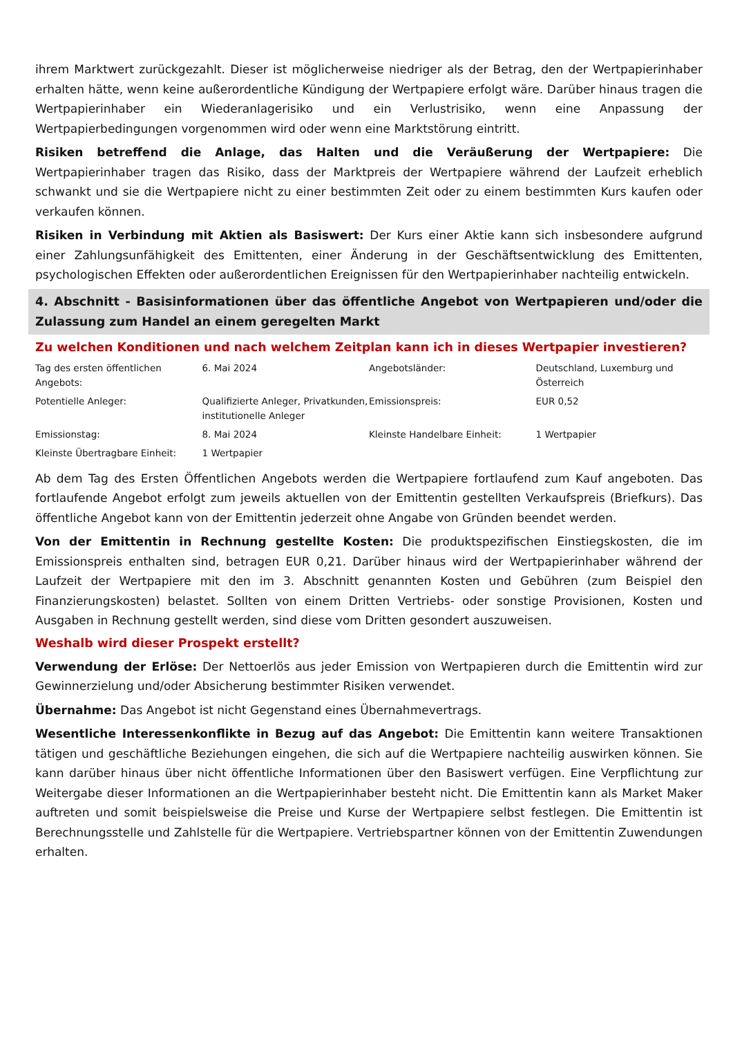ihrem Marktwert zurückgezahlt. Dieser ist möglicherweise niedriger als der Betrag, den der Wertpapierinhaber erhalten hätte, wenn keine außerordentliche Kündigung der Wertpapiere erfolgt wäre. Darüber hinaus tragen die Wertpapierinhaber ein Wiederanlagerisiko und ein Verlustrisiko, wenn eine Anpassung der Wertpapierbedingungen vorgenommen wird oder wenn eine Marktstörung eintritt.
Risiken betreffend die Anlage, das Halten und die Veräußerung der Wertpapiere: Die Wertpapierinhaber tragen das Risiko, dass der Marktpreis der Wertpapiere während der Laufzeit erheblich schwankt und sie die Wertpapiere nicht zu einer bestimmten Zeit oder zu einem bestimmten Kurs kaufen oder verkaufen können.
Risiken in Verbindung mit Aktien als Basiswert: Der Kurs einer Aktie kann sich insbesondere aufgrund einer Zahlungsunfähigkeit des Emittenten, einer Änderung in der Geschäftsentwicklung des Emittenten, psychologischen Effekten oder außerordentlichen Ereignissen für den Wertpapierinhaber nachteilig entwickeln.
4. Abschnitt - Basisinformationen über das öffentliche Angebot von Wertpapieren und/oder die Zulassung zum Handel an einem geregelten Markt
Zu welchen Konditionen und nach welchem Zeitplan kann ich in dieses Wertpapier investieren?
| Tag des ersten öffentlichen Angebots: | 6. Mai 2024 | Angebotsländer: | Deutschland, Luxemburg und Österreich |
| Potentielle Anleger: | Qualifizierte Anleger, Privatkunden, institutionelle Anleger | Emissionspreis: | EUR 0,52 |
| Emissionstag: | 8. Mai 2024 | Kleinste Handelbare Einheit: | 1 Wertpapier |
| Kleinste Übertragbare Einheit: | 1 Wertpapier | | |
Ab dem Tag des Ersten Öffentlichen Angebots werden die Wertpapiere fortlaufend zum Kauf angeboten. Das fortlaufende Angebot erfolgt zum jeweils aktuellen von der Emittentin gestellten Verkaufspreis (Briefkurs). Das öffentliche Angebot kann von der Emittentin jederzeit ohne Angabe von Gründen beendet werden.
Von der Emittentin in Rechnung gestellte Kosten: Die produktspezifischen Einstiegskosten, die im Emissionspreis enthalten sind, betragen EUR 0,21. Darüber hinaus wird der Wertpapierinhaber während der Laufzeit der Wertpapiere mit den im 3. Abschnitt genannten Kosten und Gebühren (zum Beispiel den Finanzierungskosten) belastet. Sollten von einem Dritten Vertriebs- oder sonstige Provisionen, Kosten und Ausgaben in Rechnung gestellt werden, sind diese vom Dritten gesondert auszuweisen.
Weshalb wird dieser Prospekt erstellt?
Verwendung der Erlöse: Der Nettoerlös aus jeder Emission von Wertpapieren durch die Emittentin wird zur Gewinnerzielung und/oder Absicherung bestimmter Risiken verwendet.
Übernahme: Das Angebot ist nicht Gegenstand eines Übernahmevertrags.
Wesentliche Interessenkonflikte in Bezug auf das Angebot: Die Emittentin kann weitere Transaktionen tätigen und geschäftliche Beziehungen eingehen, die sich auf die Wertpapiere nachteilig auswirken können. Sie kann darüber hinaus über nicht öffentliche Informationen über den Basiswert verfügen. Eine Verpflichtung zur Weitergabe dieser Informationen an die Wertpapierinhaber besteht nicht. Die Emittentin kann als Market Maker auftreten und somit beispielsweise die Preise und Kurse der Wertpapiere selbst festlegen. Die Emittentin ist Berechnungsstelle und Zahlstelle für die Wertpapiere. Vertriebspartner können von der Emittentin Zuwendungen erhalten.